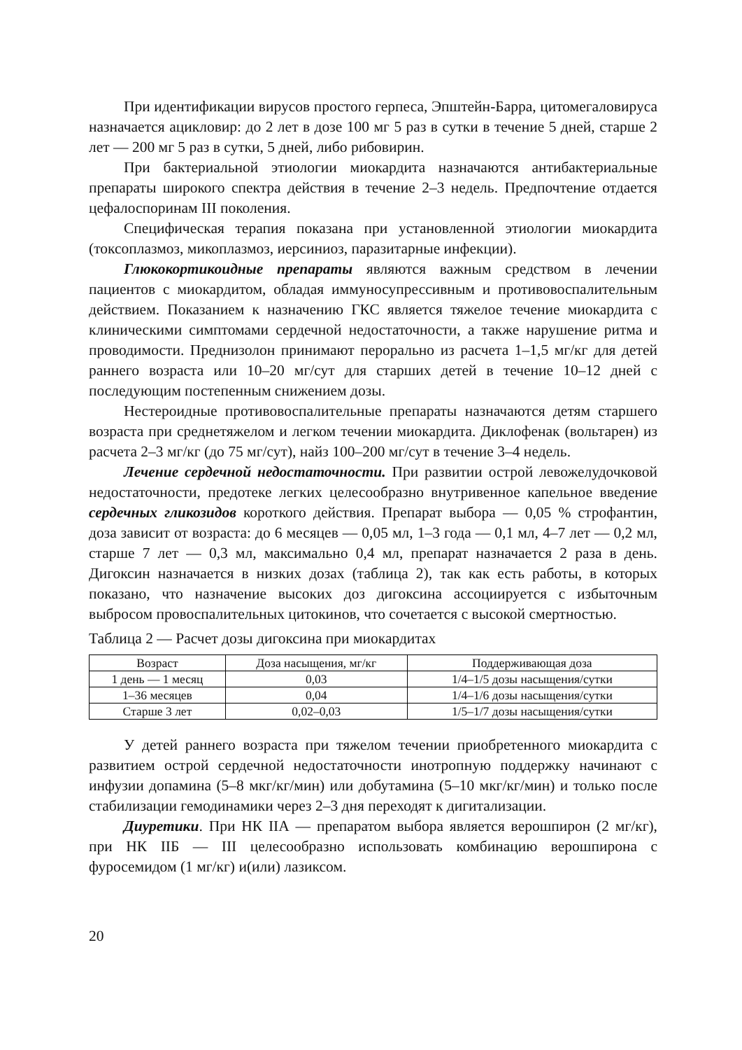При идентификации вирусов простого герпеса, Эпштейн-Барра, цитомегаловируса назначается ацикловир: до 2 лет в дозе 100 мг 5 раз в сутки в течение 5 дней, старше 2 лет — 200 мг 5 раз в сутки, 5 дней, либо рибовирин.
При бактериальной этиологии миокардита назначаются антибактериальные препараты широкого спектра действия в течение 2–3 недель. Предпочтение отдается цефалоспоринам III поколения.
Специфическая терапия показана при установленной этиологии миокардита (токсоплазмоз, микоплазмоз, иерсиниоз, паразитарные инфекции).
Глюкокортикоидные препараты являются важным средством в лечении пациентов с миокардитом, обладая иммуносупрессивным и противовоспалительным действием. Показанием к назначению ГКС является тяжелое течение миокардита с клиническими симптомами сердечной недостаточности, а также нарушение ритма и проводимости. Преднизолон принимают перорально из расчета 1–1,5 мг/кг для детей раннего возраста или 10–20 мг/сут для старших детей в течение 10–12 дней с последующим постепенным снижением дозы.
Нестероидные противовоспалительные препараты назначаются детям старшего возраста при среднетяжелом и легком течении миокардита. Диклофенак (вольтарен) из расчета 2–3 мг/кг (до 75 мг/сут), найз 100–200 мг/сут в течение 3–4 недель.
Лечение сердечной недостаточности. При развитии острой левожелудочковой недостаточности, предотеке легких целесообразно внутривенное капельное введение сердечных гликозидов короткого действия. Препарат выбора — 0,05 % строфантин, доза зависит от возраста: до 6 месяцев — 0,05 мл, 1–3 года — 0,1 мл, 4–7 лет — 0,2 мл, старше 7 лет — 0,3 мл, максимально 0,4 мл, препарат назначается 2 раза в день. Дигоксин назначается в низких дозах (таблица 2), так как есть работы, в которых показано, что назначение высоких доз дигоксина ассоциируется с избыточным выбросом провоспалительных цитокинов, что сочетается с высокой смертностью.
Таблица 2 — Расчет дозы дигоксина при миокардитах
| Возраст | Доза насыщения, мг/кг | Поддерживающая доза |
| --- | --- | --- |
| 1 день — 1 месяц | 0,03 | 1/4–1/5 дозы насыщения/сутки |
| 1–36 месяцев | 0,04 | 1/4–1/6 дозы насыщения/сутки |
| Старше 3 лет | 0,02–0,03 | 1/5–1/7 дозы насыщения/сутки |
У детей раннего возраста при тяжелом течении приобретенного миокардита с развитием острой сердечной недостаточности инотропную поддержку начинают с инфузии допамина (5–8 мкг/кг/мин) или добутамина (5–10 мкг/кг/мин) и только после стабилизации гемодинамики через 2–3 дня переходят к дигитализации.
Диуретики. При НК IIА — препаратом выбора является верошпирон (2 мг/кг), при НК IIБ — III целесообразно использовать комбинацию верошпирона с фуросемидом (1 мг/кг) и(или) лазиксом.
20